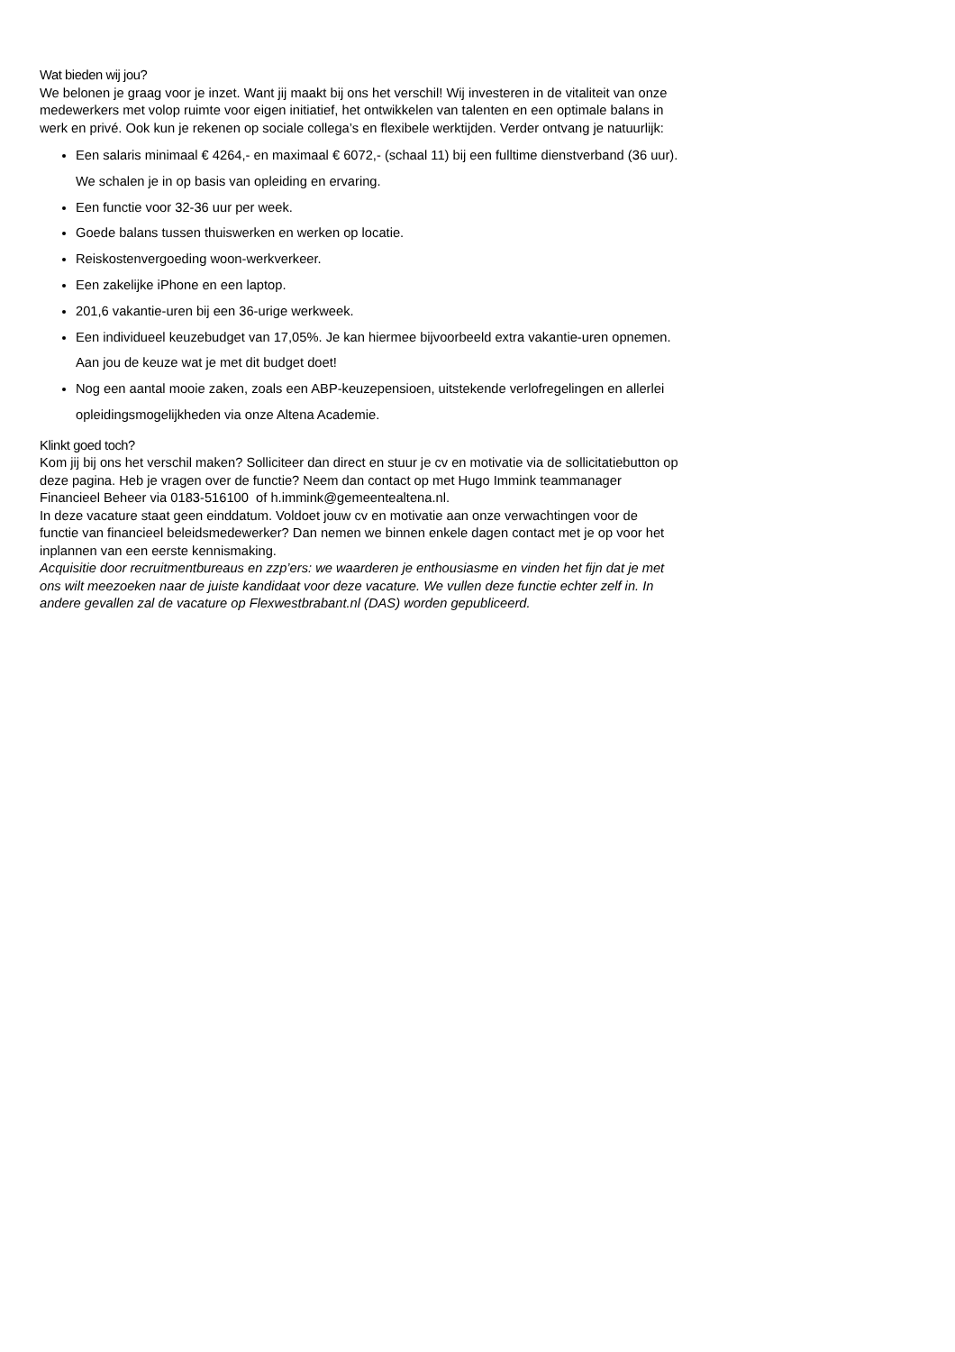Wat bieden wij jou?
We belonen je graag voor je inzet. Want jij maakt bij ons het verschil! Wij investeren in de vitaliteit van onze medewerkers met volop ruimte voor eigen initiatief, het ontwikkelen van talenten en een optimale balans in werk en privé. Ook kun je rekenen op sociale collega’s en flexibele werktijden. Verder ontvang je natuurlijk:
Een salaris minimaal € 4264,- en maximaal € 6072,- (schaal 11) bij een fulltime dienstverband (36 uur). We schalen je in op basis van opleiding en ervaring.
Een functie voor 32-36 uur per week.
Goede balans tussen thuiswerken en werken op locatie.
Reiskostenvergoeding woon-werkverkeer.
Een zakelijke iPhone en een laptop.
201,6 vakantie-uren bij een 36-urige werkweek.
Een individueel keuzebudget van 17,05%. Je kan hiermee bijvoorbeeld extra vakantie-uren opnemen. Aan jou de keuze wat je met dit budget doet!
Nog een aantal mooie zaken, zoals een ABP-keuzepensioen, uitstekende verlofregelingen en allerlei opleidingsmogelijkheden via onze Altena Academie.
Klinkt goed toch?
Kom jij bij ons het verschil maken? Solliciteer dan direct en stuur je cv en motivatie via de sollicitatiebutton op deze pagina. Heb je vragen over de functie? Neem dan contact op met Hugo Immink teammanager Financieel Beheer via 0183-516100 of h.immink@gemeentealtena.nl.
In deze vacature staat geen einddatum. Voldoet jouw cv en motivatie aan onze verwachtingen voor de functie van financieel beleidsmedewerker? Dan nemen we binnen enkele dagen contact met je op voor het inplannen van een eerste kennismaking.
Acquisitie door recruitmentbureaus en zzp’ers: we waarderen je enthousiasme en vinden het fijn dat je met ons wilt meezoeken naar de juiste kandidaat voor deze vacature. We vullen deze functie echter zelf in. In andere gevallen zal de vacature op Flexwestbrabant.nl (DAS) worden gepubliceerd.